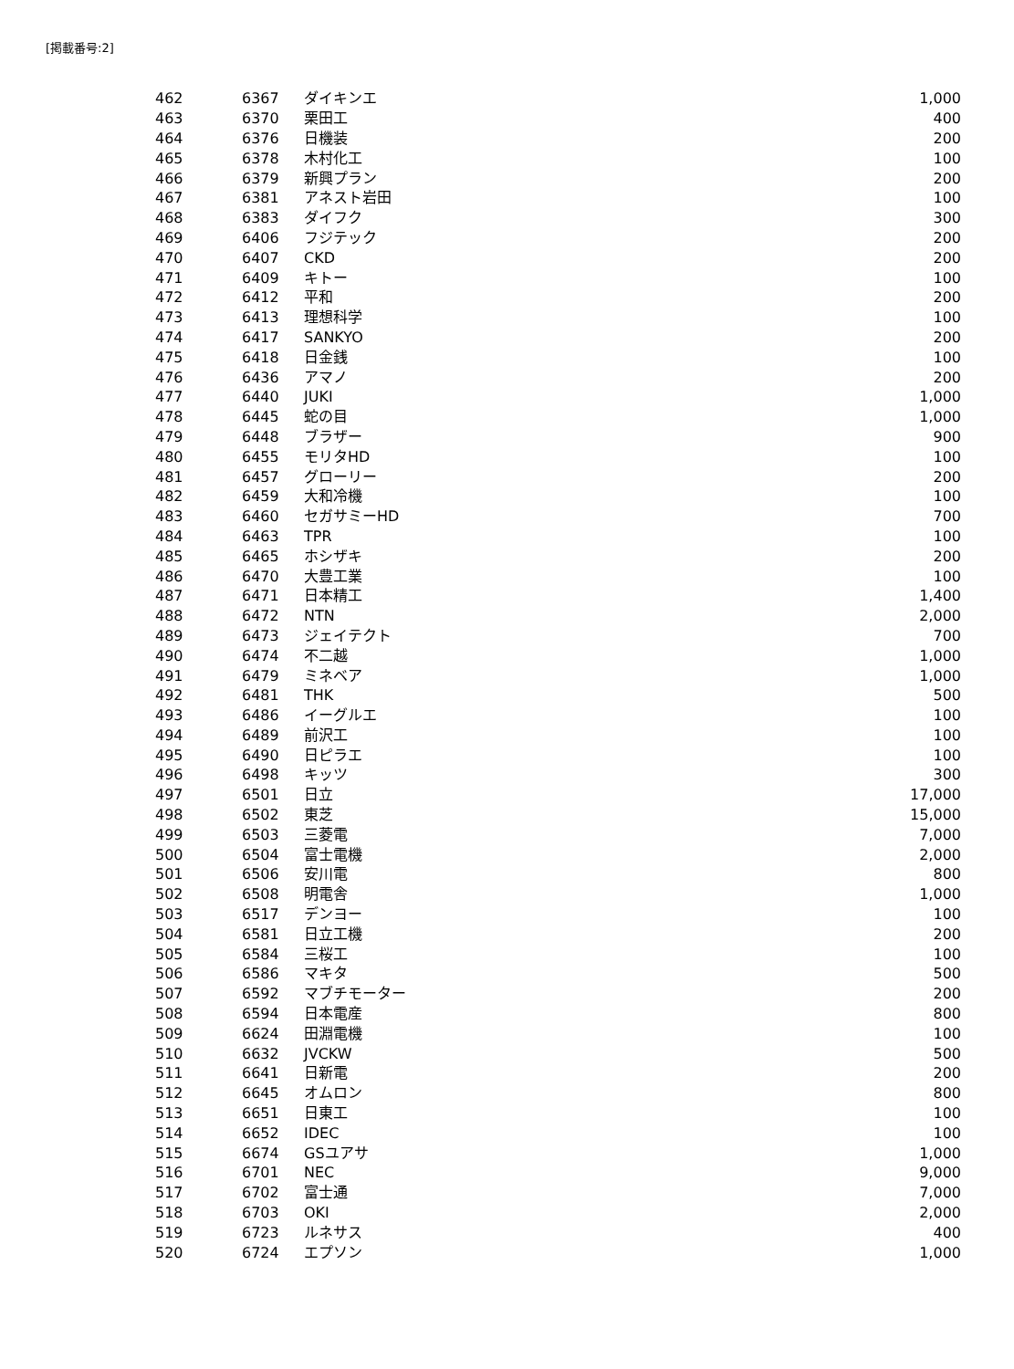[掲載番号:2]
| 462 | 6367 | ダイキンエ | 1,000 |
| 463 | 6370 | 栗田工 | 400 |
| 464 | 6376 | 日機装 | 200 |
| 465 | 6378 | 木村化工 | 100 |
| 466 | 6379 | 新興プラン | 200 |
| 467 | 6381 | アネスト岩田 | 100 |
| 468 | 6383 | ダイフク | 300 |
| 469 | 6406 | フジテック | 200 |
| 470 | 6407 | CKD | 200 |
| 471 | 6409 | キトー | 100 |
| 472 | 6412 | 平和 | 200 |
| 473 | 6413 | 理想科学 | 100 |
| 474 | 6417 | SANKYO | 200 |
| 475 | 6418 | 日金銭 | 100 |
| 476 | 6436 | アマノ | 200 |
| 477 | 6440 | JUKI | 1,000 |
| 478 | 6445 | 蛇の目 | 1,000 |
| 479 | 6448 | ブラザー | 900 |
| 480 | 6455 | モリタHD | 100 |
| 481 | 6457 | グローリー | 200 |
| 482 | 6459 | 大和冷機 | 100 |
| 483 | 6460 | セガサミーHD | 700 |
| 484 | 6463 | TPR | 100 |
| 485 | 6465 | ホシザキ | 200 |
| 486 | 6470 | 大豊工業 | 100 |
| 487 | 6471 | 日本精工 | 1,400 |
| 488 | 6472 | NTN | 2,000 |
| 489 | 6473 | ジェイテクト | 700 |
| 490 | 6474 | 不二越 | 1,000 |
| 491 | 6479 | ミネベア | 1,000 |
| 492 | 6481 | THK | 500 |
| 493 | 6486 | イーグルエ | 100 |
| 494 | 6489 | 前沢工 | 100 |
| 495 | 6490 | 日ピラエ | 100 |
| 496 | 6498 | キッツ | 300 |
| 497 | 6501 | 日立 | 17,000 |
| 498 | 6502 | 東芝 | 15,000 |
| 499 | 6503 | 三菱電 | 7,000 |
| 500 | 6504 | 富士電機 | 2,000 |
| 501 | 6506 | 安川電 | 800 |
| 502 | 6508 | 明電舎 | 1,000 |
| 503 | 6517 | デンヨー | 100 |
| 504 | 6581 | 日立工機 | 200 |
| 505 | 6584 | 三桜工 | 100 |
| 506 | 6586 | マキタ | 500 |
| 507 | 6592 | マブチモーター | 200 |
| 508 | 6594 | 日本電産 | 800 |
| 509 | 6624 | 田淵電機 | 100 |
| 510 | 6632 | JVCKW | 500 |
| 511 | 6641 | 日新電 | 200 |
| 512 | 6645 | オムロン | 800 |
| 513 | 6651 | 日東工 | 100 |
| 514 | 6652 | IDEC | 100 |
| 515 | 6674 | GSユアサ | 1,000 |
| 516 | 6701 | NEC | 9,000 |
| 517 | 6702 | 富士通 | 7,000 |
| 518 | 6703 | OKI | 2,000 |
| 519 | 6723 | ルネサス | 400 |
| 520 | 6724 | エプソン | 1,000 |